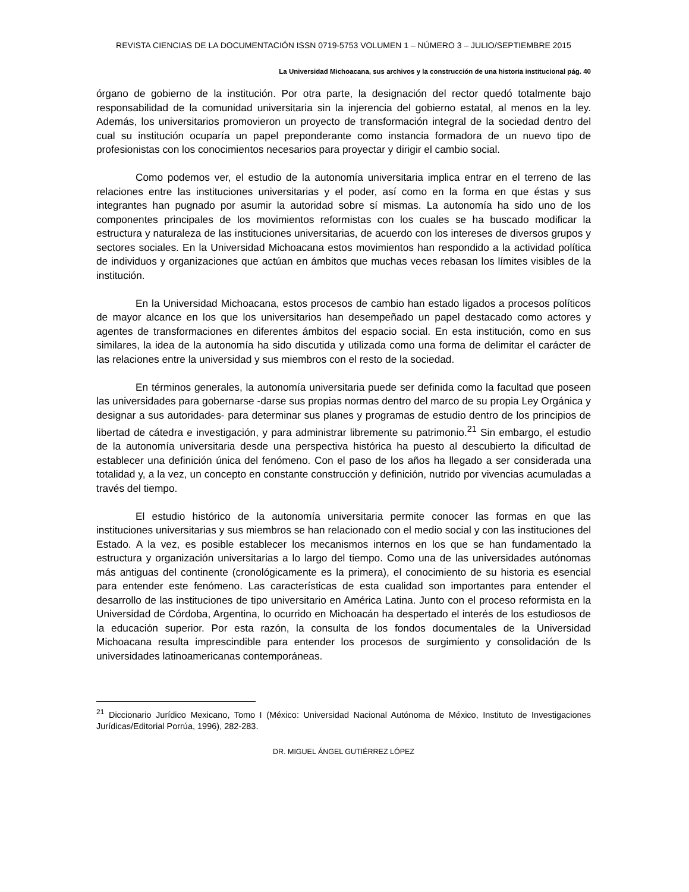REVISTA CIENCIAS DE LA DOCUMENTACIÓN ISSN 0719-5753 VOLUMEN 1 – NÚMERO 3 – JULIO/SEPTIEMBRE 2015
La Universidad Michoacana, sus archivos y la construcción de una historia institucional pág. 40
órgano de gobierno de la institución. Por otra parte, la designación del rector quedó totalmente bajo responsabilidad de la comunidad universitaria sin la injerencia del gobierno estatal, al menos en la ley. Además, los universitarios promovieron un proyecto de transformación integral de la sociedad dentro del cual su institución ocuparía un papel preponderante como instancia formadora de un nuevo tipo de profesionistas con los conocimientos necesarios para proyectar y dirigir el cambio social.
Como podemos ver, el estudio de la autonomía universitaria implica entrar en el terreno de las relaciones entre las instituciones universitarias y el poder, así como en la forma en que éstas y sus integrantes han pugnado por asumir la autoridad sobre sí mismas. La autonomía ha sido uno de los componentes principales de los movimientos reformistas con los cuales se ha buscado modificar la estructura y naturaleza de las instituciones universitarias, de acuerdo con los intereses de diversos grupos y sectores sociales. En la Universidad Michoacana estos movimientos han respondido a la actividad política de individuos y organizaciones que actúan en ámbitos que muchas veces rebasan los límites visibles de la institución.
En la Universidad Michoacana, estos procesos de cambio han estado ligados a procesos políticos de mayor alcance en los que los universitarios han desempeñado un papel destacado como actores y agentes de transformaciones en diferentes ámbitos del espacio social. En esta institución, como en sus similares, la idea de la autonomía ha sido discutida y utilizada como una forma de delimitar el carácter de las relaciones entre la universidad y sus miembros con el resto de la sociedad.
En términos generales, la autonomía universitaria puede ser definida como la facultad que poseen las universidades para gobernarse -darse sus propias normas dentro del marco de su propia Ley Orgánica y designar a sus autoridades- para determinar sus planes y programas de estudio dentro de los principios de libertad de cátedra e investigación, y para administrar libremente su patrimonio.<sup>21</sup> Sin embargo, el estudio de la autonomía universitaria desde una perspectiva histórica ha puesto al descubierto la dificultad de establecer una definición única del fenómeno. Con el paso de los años ha llegado a ser considerada una totalidad y, a la vez, un concepto en constante construcción y definición, nutrido por vivencias acumuladas a través del tiempo.
El estudio histórico de la autonomía universitaria permite conocer las formas en que las instituciones universitarias y sus miembros se han relacionado con el medio social y con las instituciones del Estado. A la vez, es posible establecer los mecanismos internos en los que se han fundamentado la estructura y organización universitarias a lo largo del tiempo. Como una de las universidades autónomas más antiguas del continente (cronológicamente es la primera), el conocimiento de su historia es esencial para entender este fenómeno. Las características de esta cualidad son importantes para entender el desarrollo de las instituciones de tipo universitario en América Latina. Junto con el proceso reformista en la Universidad de Córdoba, Argentina, lo ocurrido en Michoacán ha despertado el interés de los estudiosos de la educación superior. Por esta razón, la consulta de los fondos documentales de la Universidad Michoacana resulta imprescindible para entender los procesos de surgimiento y consolidación de ls universidades latinoamericanas contemporáneas.
<sup>21</sup> Diccionario Jurídico Mexicano, Tomo I (México: Universidad Nacional Autónoma de México, Instituto de Investigaciones Jurídicas/Editorial Porrúa, 1996), 282-283.
DR. MIGUEL ÁNGEL GUTIÉRREZ LÓPEZ